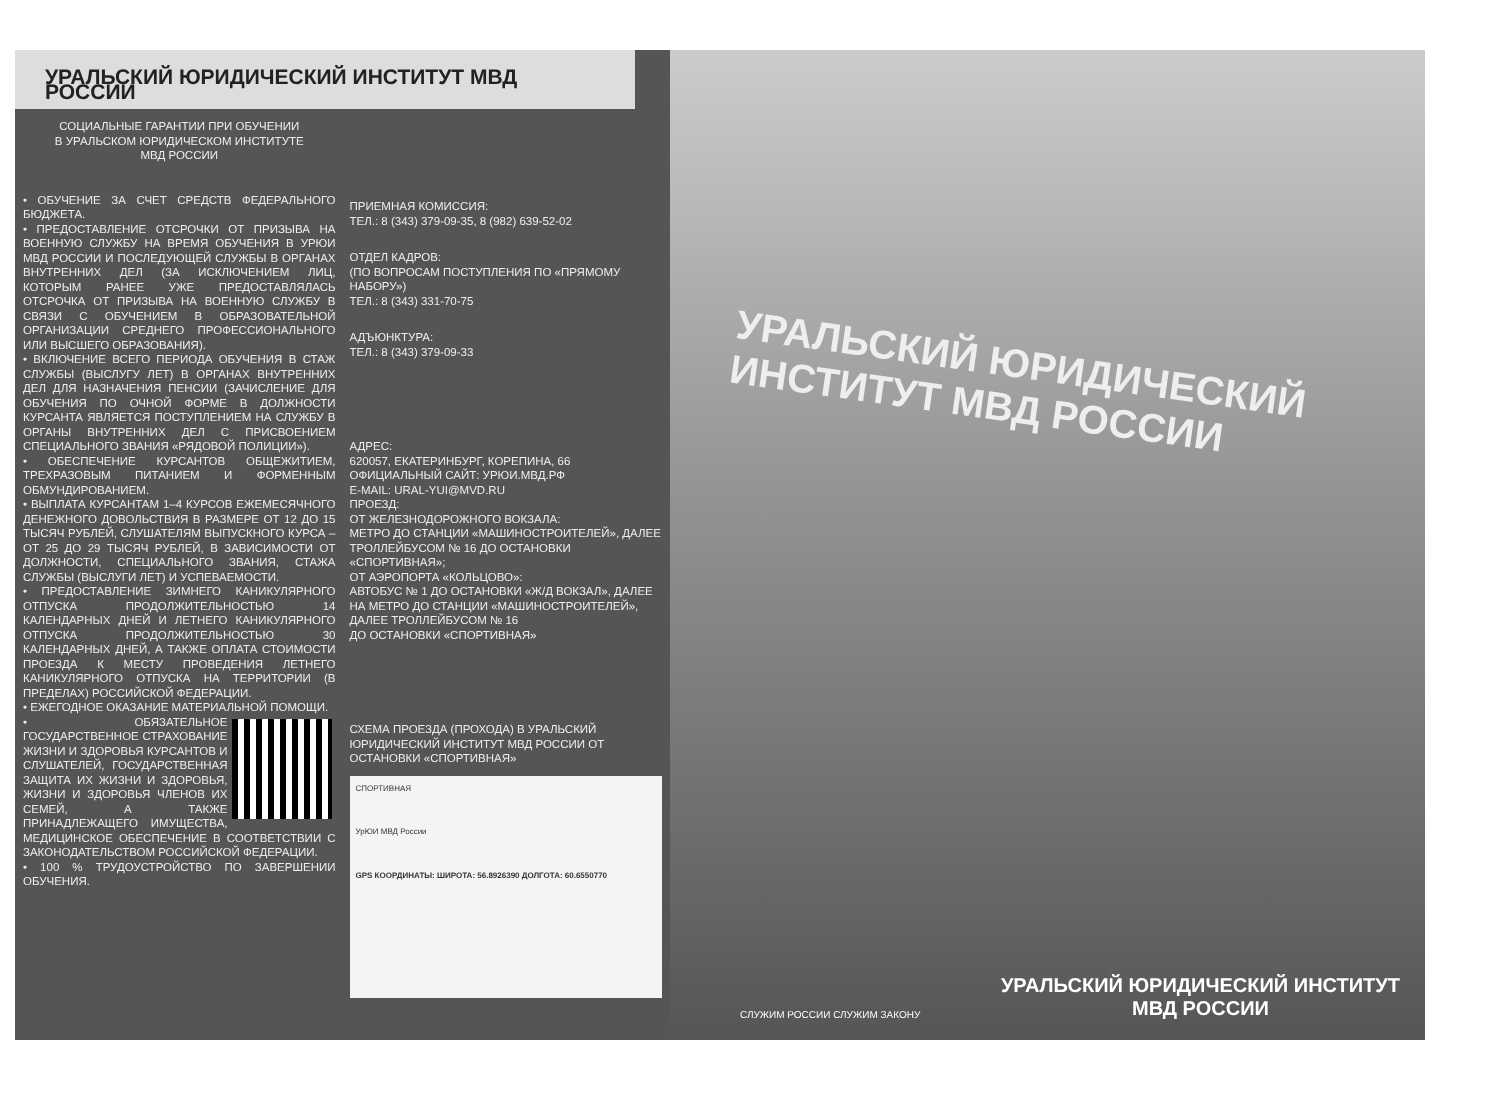УРАЛЬСКИЙ ЮРИДИЧЕСКИЙ ИНСТИТУТ МВД РОССИИ
СОЦИАЛЬНЫЕ ГАРАНТИИ ПРИ ОБУЧЕНИИ
В УРАЛЬСКОМ ЮРИДИЧЕСКОМ ИНСТИТУТЕ
МВД РОССИИ
• ОБУЧЕНИЕ ЗА СЧЕТ СРЕДСТВ ФЕДЕРАЛЬНОГО БЮДЖЕТА.
• ПРЕДОСТАВЛЕНИЕ ОТСРОЧКИ ОТ ПРИЗЫВА НА ВОЕННУЮ СЛУЖБУ НА ВРЕМЯ ОБУЧЕНИЯ В УРЮИ МВД РОССИИ И ПОСЛЕДУЮЩЕЙ СЛУЖБЫ В ОРГАНАХ ВНУТРЕННИХ ДЕЛ (ЗА ИСКЛЮЧЕНИЕМ ЛИЦ, КОТОРЫМ РАНЕЕ УЖЕ ПРЕДОСТАВЛЯЛАСЬ ОТСРОЧКА ОТ ПРИЗЫВА НА ВОЕННУЮ СЛУЖБУ В СВЯЗИ С ОБУЧЕНИЕМ В ОБРАЗОВАТЕЛЬНОЙ ОРГАНИЗАЦИИ СРЕДНЕГО ПРОФЕССИОНАЛЬНОГО ИЛИ ВЫСШЕГО ОБРАЗОВАНИЯ).
• ВКЛЮЧЕНИЕ ВСЕГО ПЕРИОДА ОБУЧЕНИЯ В СТАЖ СЛУЖБЫ (ВЫСЛУГУ ЛЕТ) В ОРГАНАХ ВНУТРЕННИХ ДЕЛ ДЛЯ НАЗНАЧЕНИЯ ПЕНСИИ (ЗАЧИСЛЕНИЕ ДЛЯ ОБУЧЕНИЯ ПО ОЧНОЙ ФОРМЕ В ДОЛЖНОСТИ КУРСАНТА ЯВЛЯЕТСЯ ПОСТУПЛЕНИЕМ НА СЛУЖБУ В ОРГАНЫ ВНУТРЕННИХ ДЕЛ С ПРИСВОЕНИЕМ СПЕЦИАЛЬНОГО ЗВАНИЯ «РЯДОВОЙ ПОЛИЦИИ»).
• ОБЕСПЕЧЕНИЕ КУРСАНТОВ ОБЩЕЖИТИЕМ, ТРЕХРАЗОВЫМ ПИТАНИЕМ И ФОРМЕННЫМ ОБМУНДИРОВАНИЕМ.
• ВЫПЛАТА КУРСАНТАМ 1–4 КУРСОВ ЕЖЕМЕСЯЧНОГО ДЕНЕЖНОГО ДОВОЛЬСТВИЯ В РАЗМЕРЕ ОТ 12 ДО 15 ТЫСЯЧ РУБЛЕЙ, СЛУШАТЕЛЯМ ВЫПУСКНОГО КУРСА – ОТ 25 ДО 29 ТЫСЯЧ РУБЛЕЙ, В ЗАВИСИМОСТИ ОТ ДОЛЖНОСТИ, СПЕЦИАЛЬНОГО ЗВАНИЯ, СТАЖА СЛУЖБЫ (ВЫСЛУГИ ЛЕТ) И УСПЕВАЕМОСТИ.
• ПРЕДОСТАВЛЕНИЕ ЗИМНЕГО КАНИКУЛЯРНОГО ОТПУСКА ПРОДОЛЖИТЕЛЬНОСТЬЮ 14 КАЛЕНДАРНЫХ ДНЕЙ И ЛЕТНЕГО КАНИКУЛЯРНОГО ОТПУСКА ПРОДОЛЖИТЕЛЬНОСТЬЮ 30 КАЛЕНДАРНЫХ ДНЕЙ, А ТАКЖЕ ОПЛАТА СТОИМОСТИ ПРОЕЗДА К МЕСТУ ПРОВЕДЕНИЯ ЛЕТНЕГО КАНИКУЛЯРНОГО ОТПУСКА НА ТЕРРИТОРИИ (В ПРЕДЕЛАХ) РОССИЙСКОЙ ФЕДЕРАЦИИ.
• ЕЖЕГОДНОЕ ОКАЗАНИЕ МАТЕРИАЛЬНОЙ ПОМОЩИ.
• ОБЯЗАТЕЛЬНОЕ ГОСУДАРСТВЕННОЕ СТРАХОВАНИЕ ЖИЗНИ И ЗДОРОВЬЯ КУРСАНТОВ И СЛУШАТЕЛЕЙ, ГОСУДАРСТВЕННАЯ ЗАЩИТА ИХ ЖИЗНИ И ЗДОРОВЬЯ, ЖИЗНИ И ЗДОРОВЬЯ ЧЛЕНОВ ИХ СЕМЕЙ, А ТАКЖЕ ПРИНАДЛЕЖАЩЕГО ИМУЩЕСТВА, МЕДИЦИНСКОЕ ОБЕСПЕЧЕНИЕ В СООТВЕТСТВИИ С ЗАКОНОДАТЕЛЬСТВОМ РОССИЙСКОЙ ФЕДЕРАЦИИ.
• 100 % ТРУДОУСТРОЙСТВО ПО ЗАВЕРШЕНИИ ОБУЧЕНИЯ.
ПРИЕМНАЯ КОМИССИЯ:
ТЕЛ.: 8 (343) 379-09-35, 8 (982) 639-52-02
ОТДЕЛ КАДРОВ:
(ПО ВОПРОСАМ ПОСТУПЛЕНИЯ ПО «ПРЯМОМУ НАБОРУ»)
ТЕЛ.: 8 (343) 331-70-75
АДЪЮНКТУРА:
ТЕЛ.: 8 (343) 379-09-33
АДРЕС:
620057, ЕКАТЕРИНБУРГ, КОРЕПИНА, 66
ОФИЦИАЛЬНЫЙ САЙТ: УРЮИ.МВД.РФ
E-MAIL: URAL-YUI@MVD.RU
ПРОЕЗД:
ОТ ЖЕЛЕЗНОДОРОЖНОГО ВОКЗАЛА:
МЕТРО ДО СТАНЦИИ «МАШИНОСТРОИТЕЛЕЙ», ДАЛЕЕ ТРОЛЛЕЙБУСОМ № 16 ДО ОСТАНОВКИ «СПОРТИВНАЯ»;
ОТ АЭРОПОРТА «КОЛЬЦОВО»:
АВТОБУС № 1 ДО ОСТАНОВКИ «Ж/Д ВОКЗАЛ», ДАЛЕЕ НА МЕТРО ДО СТАНЦИИ «МАШИНОСТРОИТЕЛЕЙ», ДАЛЕЕ ТРОЛЛЕЙБУСОМ № 16
ДО ОСТАНОВКИ «СПОРТИВНАЯ»
СХЕМА ПРОЕЗДА (ПРОХОДА) В УРАЛЬСКИЙ ЮРИДИЧЕСКИЙ ИНСТИТУТ МВД РОССИИ ОТ ОСТАНОВКИ «СПОРТИВНАЯ»
СПОРТИВНАЯ
УрЮИ МВД России
GPS КООРДИНАТЫ: ШИРОТА: 56.8926390 ДОЛГОТА: 60.6550770
УРАЛЬСКИЙ ЮРИДИЧЕСКИЙ ИНСТИТУТ МВД РОССИИ
СЛУЖИМ РОССИИ СЛУЖИМ ЗАКОНУ
УРАЛЬСКИЙ ЮРИДИЧЕСКИЙ ИНСТИТУТ
МВД РОССИИ